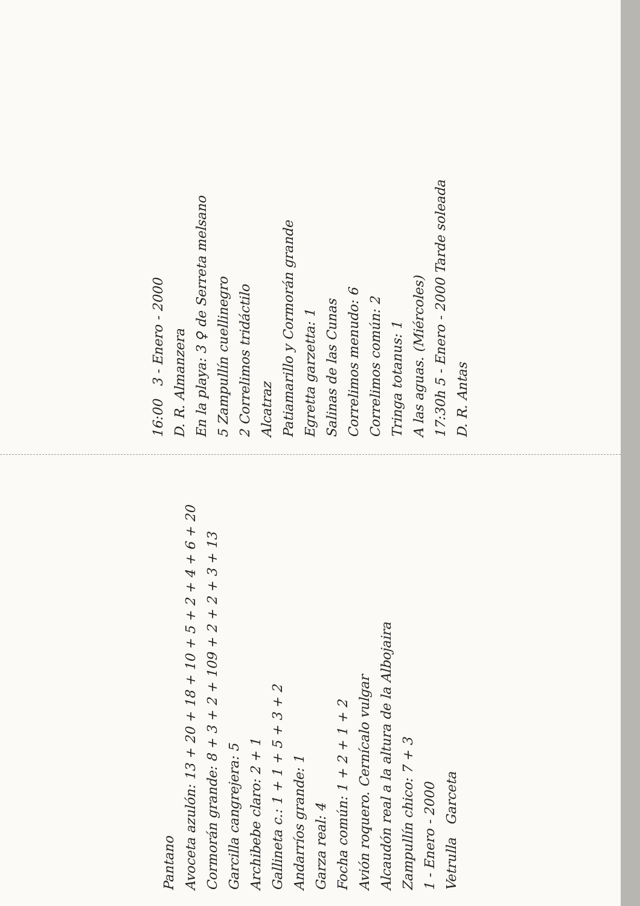16:00 3 - Enero - 2000
D. R. Almanzera
En la playa: 3 ♀ de Serreta melsano
5 Zampullín cuellinegro
2 Correlimos tridáctilo
Alcatraz
Patiamarillo y Cormorán grande
Egretta garzetta: 1
Salinas de las Cunas
Correlimos menudo: 6
Correlimos común: 2
Tringa totanus: 1
A las aguas. (Miércoles)
17:30h 5 - Enero - 2000 Tarde soleada
D. R. Antas
Pantano
Avoceta azulón: 13 + 20 + 18 + 10 + 5 + 2 + 4 + 6 + 20
Cormorán grande: 8 + 3 + 2 + 109 + 2 + 2 + 3 + 13
Garcilla cangrejera: 5
Archibebe claro: 2 + 1
Gallineta c.: 1 + 1 + 5 + 3 + 2
Andarríos grande: 1
Garza real: 4
Focha común: 1 + 2 + 1 + 2
Avión roquero. Cernícalo vulgar
Alcaudón real a la altura de la Albojaira
Zampullín chico: 7 + 3
1 - Enero - 2000
Vetrulla Garceta